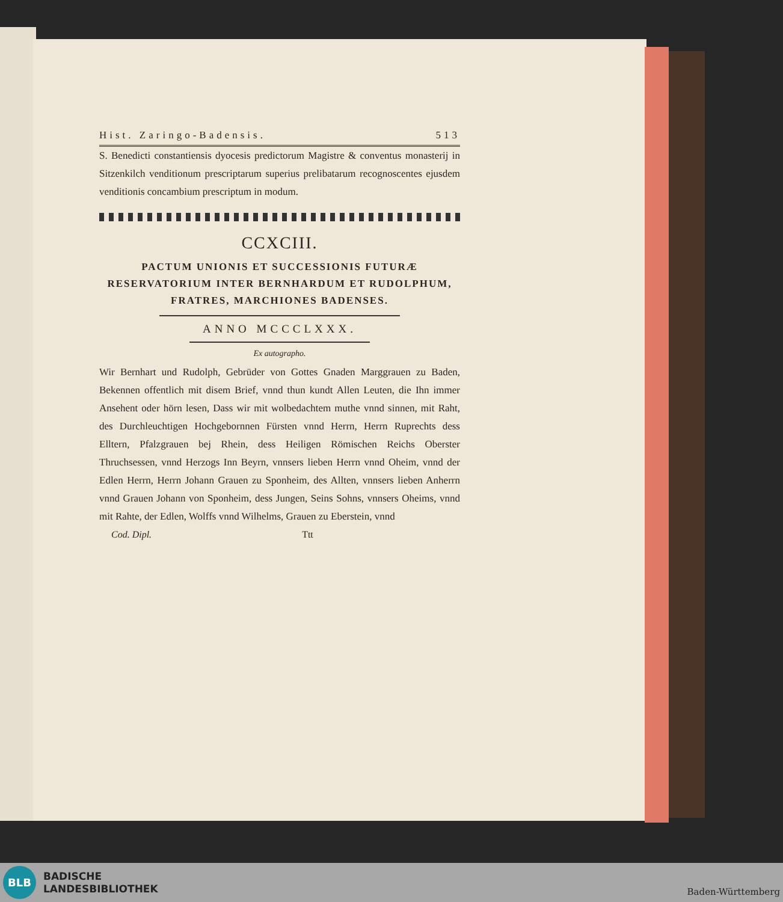Hist. Zaringo-Badensis. 513
S. Benedicti constantiensis dyocesis predictorum Magistre & conventus monasterij in Sitzenkilch venditionum prescriptarum superius prelibatarum recognoscentes ejusdem venditionis concambium prescriptum in modum.
CCXCIII.
PACTUM UNIONIS ET SUCCESSIONIS FUTURÆ RESERVATORIUM INTER BERNHARDUM ET RUDOLPHUM, FRATRES, MARCHIONES BADENSES.
ANNO MCCCLXXX.
Ex autographo.
Wir Bernhart und Rudolph, Gebrüder von Gottes Gnaden Marggrauen zu Baden, Bekennen offentlich mit disem Brief, vnnd thun kundt Allen Leuten, die Ihn immer Ansehent oder hörn lesen, Dass wir mit wolbedachtem muthe vnnd sinnen, mit Raht, des Durchleuchtigen Hochgebornnen Fürsten vnnd Herrn, Herrn Ruprechts dess Elltern, Pfalzgrauen bej Rhein, dess Heiligen Römischen Reichs Oberster Thruchsessen, vnnd Herzogs Inn Beyrn, vnnsers lieben Herrn vnnd Oheim, vnnd der Edlen Herrn, Herrn Johann Grauen zu Sponheim, des Allten, vnnsers lieben Anherrn vnnd Grauen Johann von Sponheim, dess Jungen, Seins Sohns, vnnsers Oheims, vnnd mit Rahte, der Edlen, Wolffs vnnd Wilhelms, Grauen zu Eberstein, vnnd
Cod. Dipl. Ttt
BLB
BADISCHE
LANDESBIBLIOTHEK
Baden-Württemberg